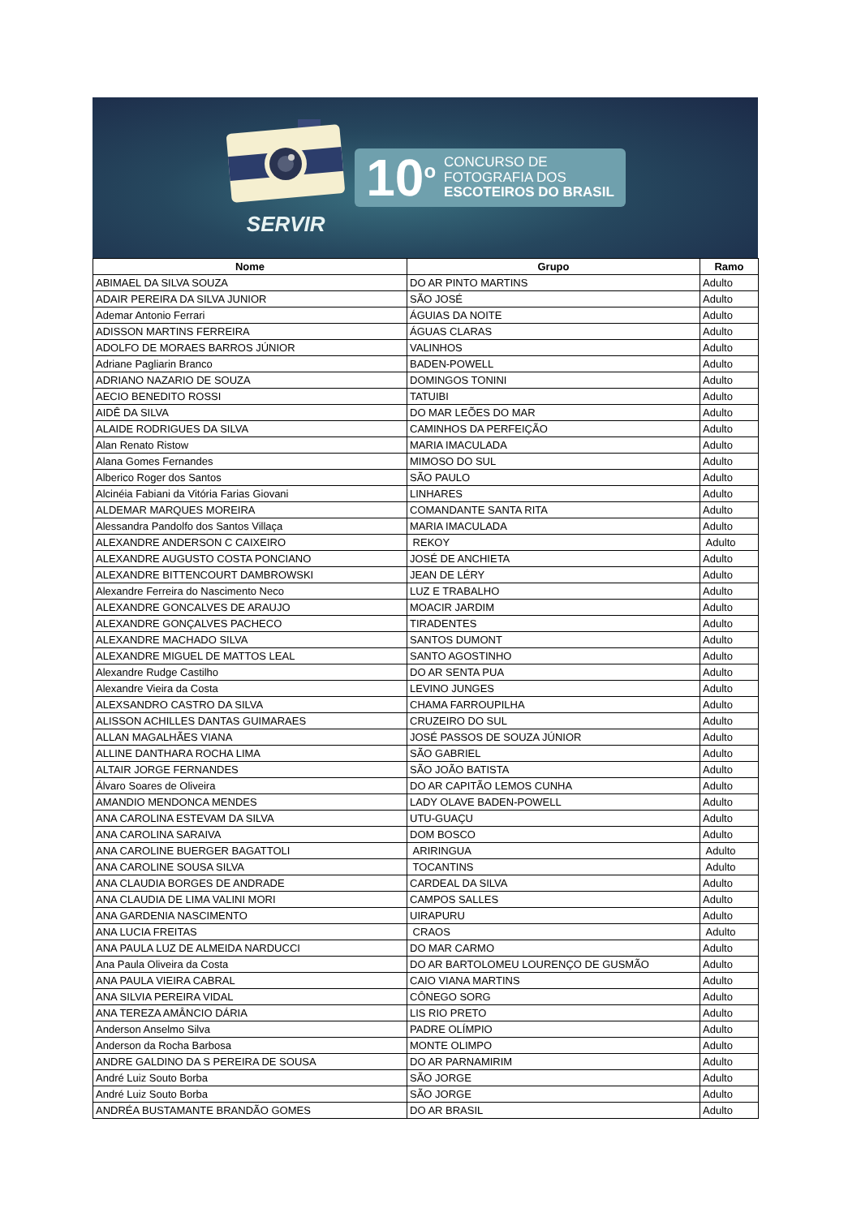SERVIR
10<sup>o</sup> CONCURSO DE
FOTOGRAFIA DOS
ESCOTEIROS DO BRASIL
| Nome | Grupo | Ramo |
| --- | --- | --- |
| ABIMAEL DA SILVA SOUZA | DO AR PINTO MARTINS | Adulto |
| ADAIR PEREIRA DA SILVA JUNIOR | SÃO JOSÉ | Adulto |
| Ademar Antonio Ferrari | ÁGUIAS DA NOITE | Adulto |
| ADISSON MARTINS FERREIRA | ÁGUAS CLARAS | Adulto |
| ADOLFO DE MORAES BARROS JÚNIOR | VALINHOS | Adulto |
| Adriane Pagliarin Branco | BADEN-POWELL | Adulto |
| ADRIANO NAZARIO DE SOUZA | DOMINGOS TONINI | Adulto |
| AECIO BENEDITO ROSSI | TATUIBI | Adulto |
| AIDÊ DA SILVA | DO MAR LEÕES DO MAR | Adulto |
| ALAIDE RODRIGUES DA SILVA | CAMINHOS DA PERFEIÇÃO | Adulto |
| Alan Renato Ristow | MARIA IMACULADA | Adulto |
| Alana Gomes Fernandes | MIMOSO DO SUL | Adulto |
| Alberico Roger dos Santos | SÃO PAULO | Adulto |
| Alcinéia Fabiani da Vitória Farias Giovani | LINHARES | Adulto |
| ALDEMAR MARQUES MOREIRA | COMANDANTE SANTA RITA | Adulto |
| Alessandra Pandolfo dos Santos Villaça | MARIA IMACULADA | Adulto |
| ALEXANDRE ANDERSON C CAIXEIRO | REKOY | Adulto |
| ALEXANDRE AUGUSTO COSTA PONCIANO | JOSÉ DE ANCHIETA | Adulto |
| ALEXANDRE BITTENCOURT DAMBROWSKI | JEAN DE LÉRY | Adulto |
| Alexandre Ferreira do Nascimento Neco | LUZ E TRABALHO | Adulto |
| ALEXANDRE GONCALVES DE ARAUJO | MOACIR JARDIM | Adulto |
| ALEXANDRE GONÇALVES PACHECO | TIRADENTES | Adulto |
| ALEXANDRE MACHADO SILVA | SANTOS DUMONT | Adulto |
| ALEXANDRE MIGUEL DE MATTOS LEAL | SANTO AGOSTINHO | Adulto |
| Alexandre Rudge Castilho | DO AR SENTA PUA | Adulto |
| Alexandre Vieira da Costa | LEVINO JUNGES | Adulto |
| ALEXSANDRO CASTRO DA SILVA | CHAMA FARROUPILHA | Adulto |
| ALISSON ACHILLES DANTAS GUIMARAES | CRUZEIRO DO SUL | Adulto |
| ALLAN MAGALHÃES VIANA | JOSÉ PASSOS DE SOUZA JÚNIOR | Adulto |
| ALLINE DANTHARA ROCHA LIMA | SÃO GABRIEL | Adulto |
| ALTAIR JORGE FERNANDES | SÃO JOÃO BATISTA | Adulto |
| Álvaro Soares de Oliveira | DO AR CAPITÃO LEMOS CUNHA | Adulto |
| AMANDIO MENDONCA MENDES | LADY OLAVE BADEN-POWELL | Adulto |
| ANA CAROLINA ESTEVAM DA SILVA | UTU-GUAÇU | Adulto |
| ANA CAROLINA SARAIVA | DOM BOSCO | Adulto |
| ANA CAROLINE BUERGER BAGATTOLI | ARIRINGUA | Adulto |
| ANA CAROLINE SOUSA SILVA | TOCANTINS | Adulto |
| ANA CLAUDIA BORGES DE ANDRADE | CARDEAL DA SILVA | Adulto |
| ANA CLAUDIA DE LIMA VALINI MORI | CAMPOS SALLES | Adulto |
| ANA GARDENIA NASCIMENTO | UIRAPURU | Adulto |
| ANA LUCIA FREITAS | CRAOS | Adulto |
| ANA PAULA LUZ DE ALMEIDA NARDUCCI | DO MAR CARMO | Adulto |
| Ana Paula Oliveira da Costa | DO AR BARTOLOMEU LOURENÇO DE GUSMÃO | Adulto |
| ANA PAULA VIEIRA CABRAL | CAIO VIANA MARTINS | Adulto |
| ANA SILVIA PEREIRA VIDAL | CÔNEGO SORG | Adulto |
| ANA TEREZA AMÂNCIO DÁRIA | LIS RIO PRETO | Adulto |
| Anderson Anselmo Silva | PADRE OLÍMPIO | Adulto |
| Anderson da Rocha Barbosa | MONTE OLIMPO | Adulto |
| ANDRE GALDINO DA S PEREIRA DE SOUSA | DO AR PARNAMIRIM | Adulto |
| André Luiz Souto Borba | SÃO JORGE | Adulto |
| André Luiz Souto Borba | SÃO JORGE | Adulto |
| ANDRÉA BUSTAMANTE BRANDÃO GOMES | DO AR BRASIL | Adulto |